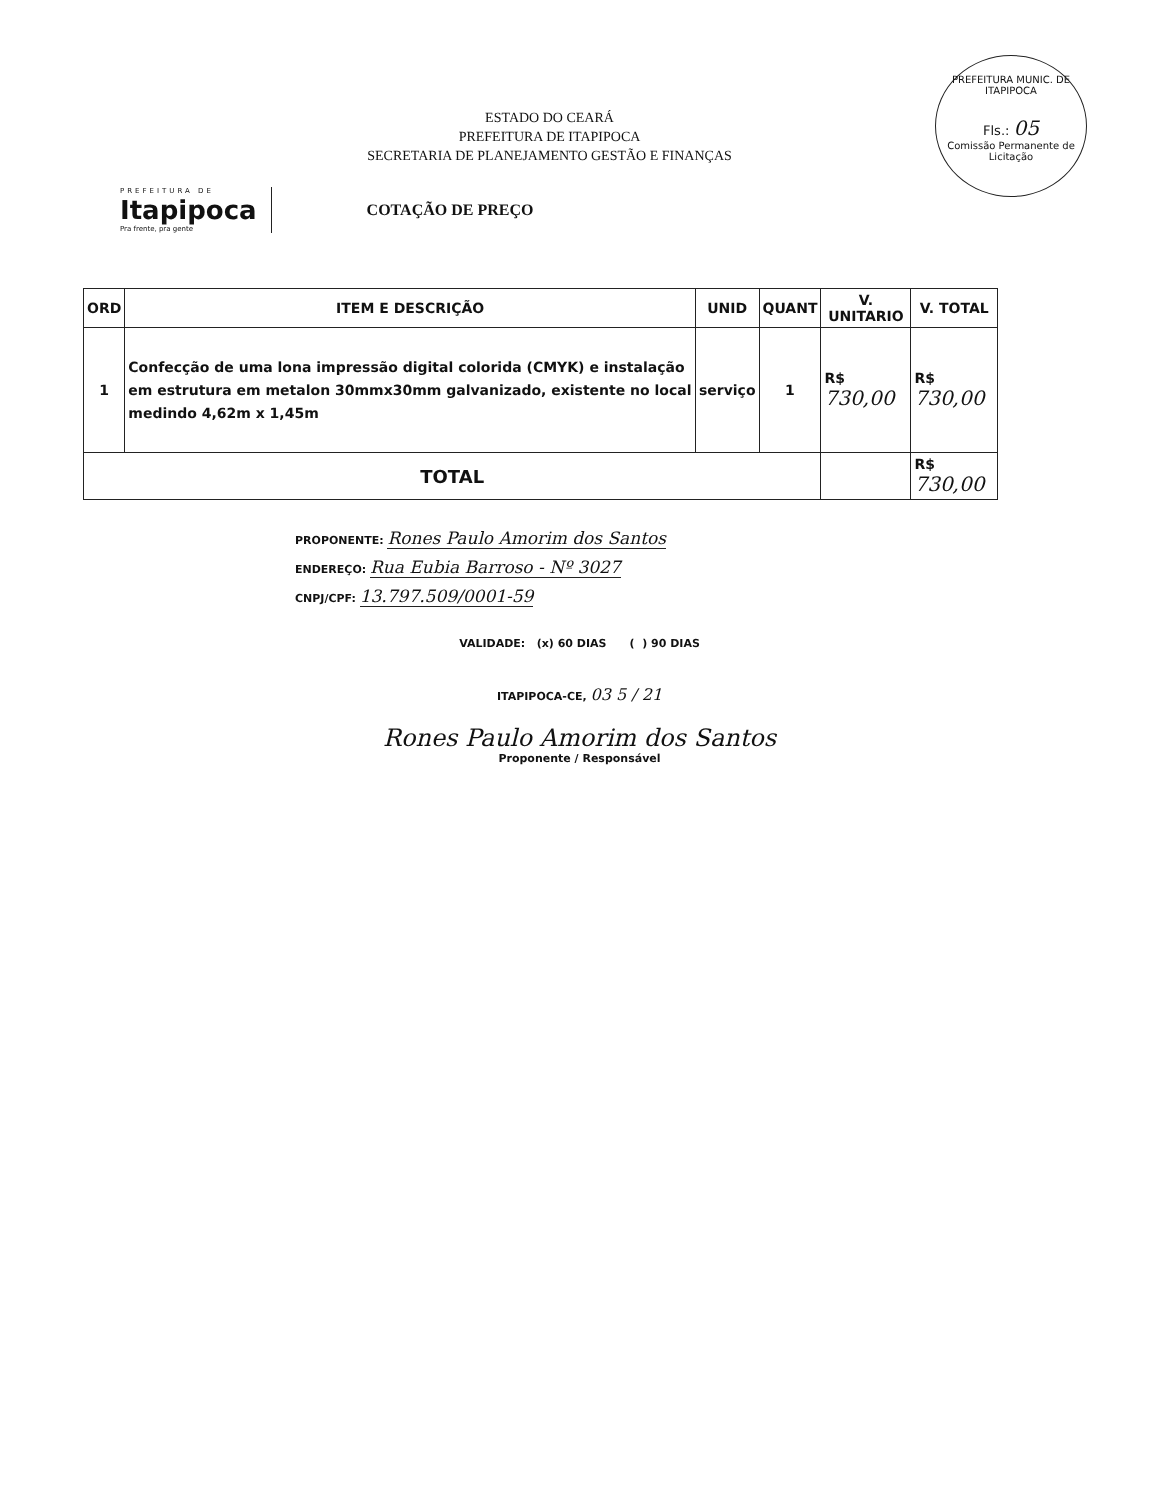PREFEITURA MUNIC. DE ITAPIPOCA
Fls.: 05
Comissão Permanente de Licitação
ESTADO DO CEARÁ
PREFEITURA DE ITAPIPOCA
SECRETARIA DE PLANEJAMENTO GESTÃO E FINANÇAS
PREFEITURA DE
Itapipoca
Pra frente, pra gente
COTAÇÃO DE PREÇO
| ORD | ITEM E DESCRIÇÃO | UNID | QUANT | V. UNITARIO | V. TOTAL |
| --- | --- | --- | --- | --- | --- |
| 1 | Confecção de uma lona impressão digital colorida (CMYK) e instalação em estrutura em metalon 30mmx30mm galvanizado, existente no local medindo 4,62m x 1,45m | serviço | 1 | R$ 730,00 | R$ 730,00 |
| TOTAL | | | | | R$ 730,00 |
PROPONENTE: Rones Paulo Amorim dos Santos
ENDEREÇO: Rua Eubia Barroso - Nº 3027
CNPJ/CPF: 13.797.509/0001-59
VALIDADE: (x) 60 DIAS ( ) 90 DIAS
ITAPIPOCA-CE, 03 5 / 21
Rones Paulo Amorim dos Santos
Proponente / Responsável